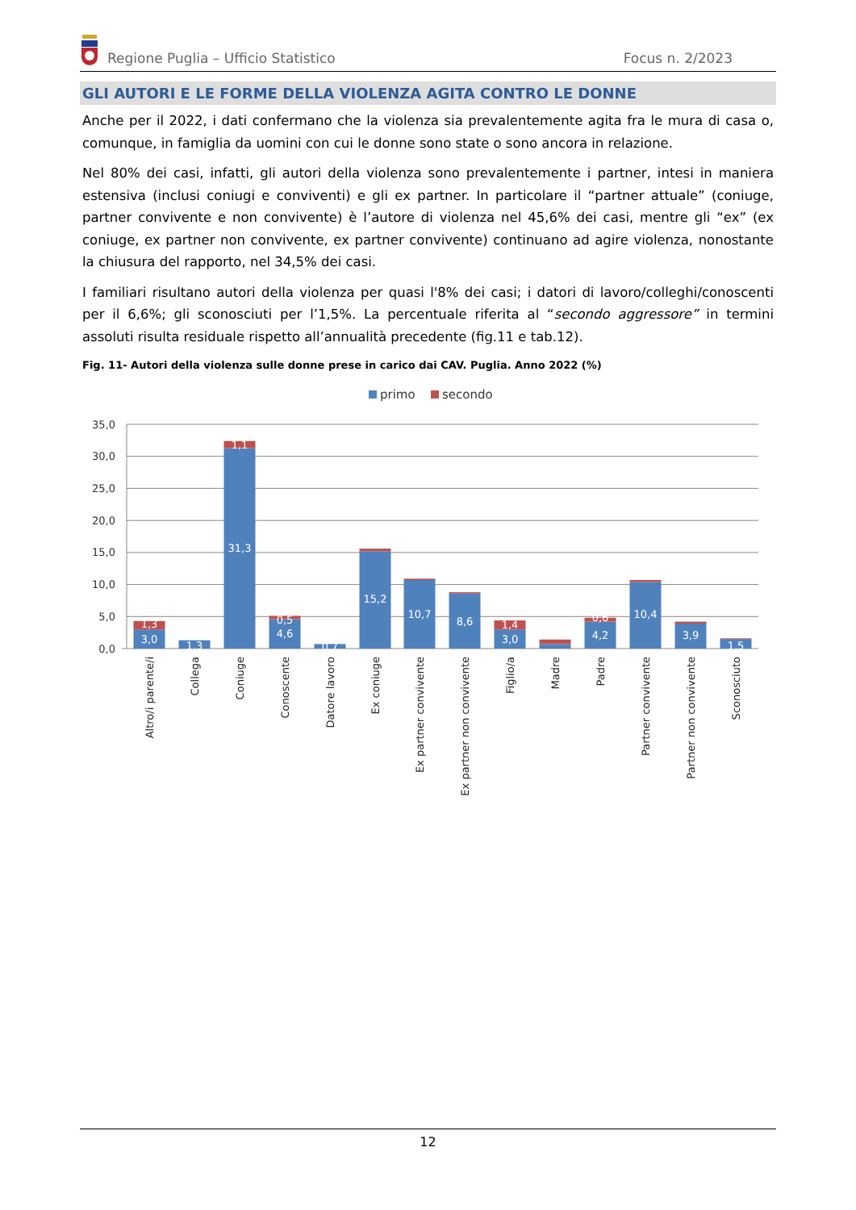Regione Puglia – Ufficio Statistico
Focus n. 2/2023
GLI AUTORI E LE FORME DELLA VIOLENZA AGITA CONTRO LE DONNE
Anche per il 2022, i dati confermano che la violenza sia prevalentemente agita fra le mura di casa o, comunque, in famiglia da uomini con cui le donne sono state o sono ancora in relazione.
Nel 80% dei casi, infatti, gli autori della violenza sono prevalentemente i partner, intesi in maniera estensiva (inclusi coniugi e conviventi) e gli ex partner. In particolare il “partner attuale” (coniuge, partner convivente e non convivente) è l’autore di violenza nel 45,6% dei casi, mentre gli “ex” (ex coniuge, ex partner non convivente, ex partner convivente) continuano ad agire violenza, nonostante la chiusura del rapporto, nel 34,5% dei casi.
I familiari risultano autori della violenza per quasi l'8% dei casi; i datori di lavoro/colleghi/conoscenti per il 6,6%; gli sconosciuti per l’1,5%. La percentuale riferita al “secondo aggressore” in termini assoluti risulta residuale rispetto all’annualità precedente (fig.11 e tab.12).
Fig. 11- Autori della violenza sulle donne prese in carico dai CAV. Puglia. Anno 2022 (%)
primo
secondo
35,0
30,0
25,0
20,0
15,0
10,0
5,0
0,0
1,3
3,0
1,3
1,1
31,3
0,5
4,6
0,7
15,2
10,7
8,6
1,4
3,0
0,6
4,2
10,4
3,9
1,5
Altro/i parente/i
Collega
Coniuge
Conoscente
Datore lavoro
Ex coniuge
Ex partner convivente
Ex partner non convivente
Figlio/a
Madre
Padre
Partner convivente
Partner non convivente
Sconosciuto
12